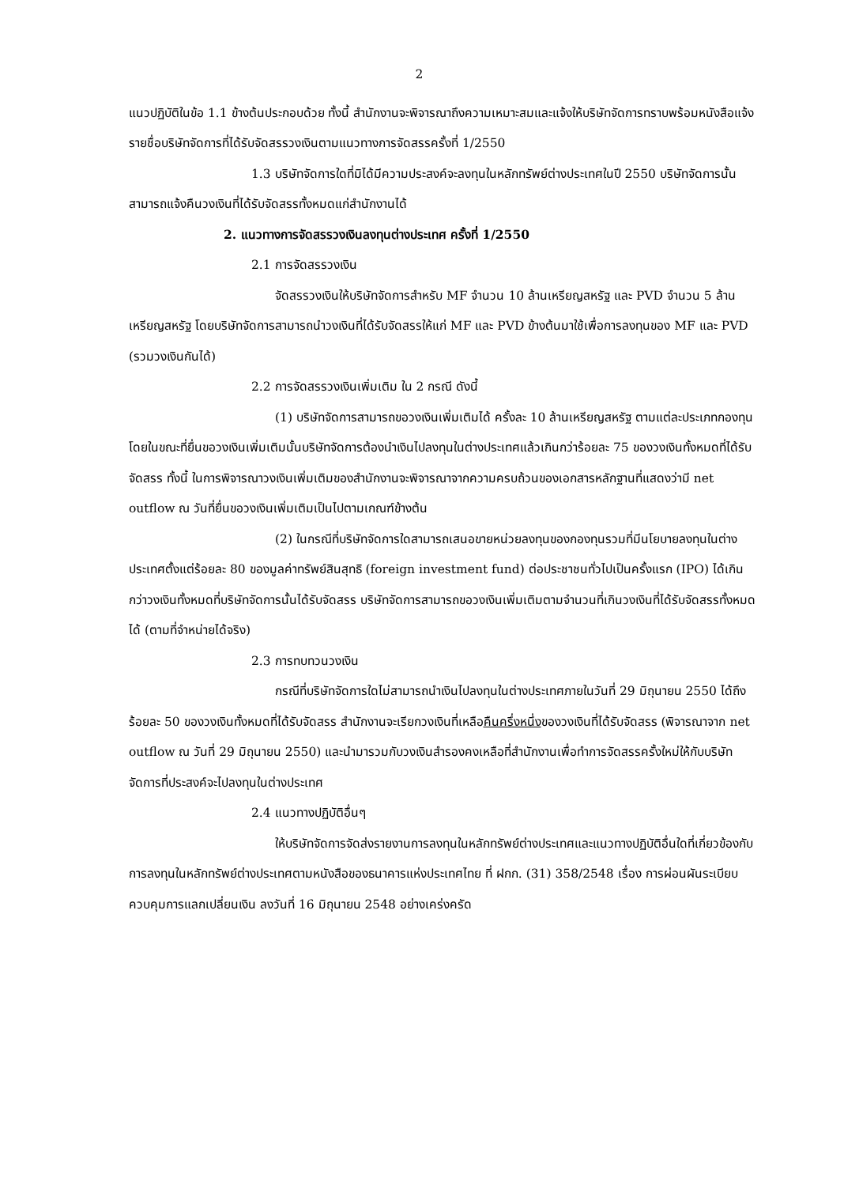2
แนวปฏิบัติในข้อ 1.1 ข้างต้นประกอบด้วย ทั้งนี้ สำนักงานจะพิจารณาถึงความเหมาะสมและแจ้งให้บริษัทจัดการทราบพร้อมหนังสือแจ้งรายชื่อบริษัทจัดการที่ได้รับจัดสรรวงเงินตามแนวทางการจัดสรรครั้งที่ 1/2550
1.3 บริษัทจัดการใดที่มิได้มีความประสงค์จะลงทุนในหลักทรัพย์ต่างประเทศในปี 2550 บริษัทจัดการนั้นสามารถแจ้งคืนวงเงินที่ได้รับจัดสรรทั้งหมดแก่สำนักงานได้
2. แนวทางการจัดสรรวงเงินลงทุนต่างประเทศ ครั้งที่ 1/2550
2.1 การจัดสรรวงเงิน
จัดสรรวงเงินให้บริษัทจัดการสำหรับ MF จำนวน 10 ล้านเหรียญสหรัฐ และ PVD จำนวน 5 ล้านเหรียญสหรัฐ โดยบริษัทจัดการสามารถนำวงเงินที่ได้รับจัดสรรให้แก่ MF และ PVD ข้างต้นมาใช้เพื่อการลงทุนของ MF และ PVD (รวมวงเงินกันได้)
2.2 การจัดสรรวงเงินเพิ่มเติม ใน 2 กรณี ดังนี้
(1) บริษัทจัดการสามารถขอวงเงินเพิ่มเติมได้ ครั้งละ 10 ล้านเหรียญสหรัฐ ตามแต่ละประเภทกองทุน โดยในขณะที่ยื่นขอวงเงินเพิ่มเติมนั้นบริษัทจัดการต้องนำเงินไปลงทุนในต่างประเทศแล้วเกินกว่าร้อยละ 75 ของวงเงินทั้งหมดที่ได้รับจัดสรร ทั้งนี้ ในการพิจารณาวงเงินเพิ่มเติมของสำนักงานจะพิจารณาจากความครบถ้วนของเอกสารหลักฐานที่แสดงว่ามี net outflow ณ วันที่ยื่นขอวงเงินเพิ่มเติมเป็นไปตามเกณฑ์ข้างต้น
(2) ในกรณีที่บริษัทจัดการใดสามารถเสนอขายหน่วยลงทุนของกองทุนรวมที่มีนโยบายลงทุนในต่างประเทศตั้งแต่ร้อยละ 80 ของมูลค่าทรัพย์สินสุทธิ (foreign investment fund) ต่อประชาชนทั่วไปเป็นครั้งแรก (IPO) ได้เกินกว่าวงเงินทั้งหมดที่บริษัทจัดการนั้นได้รับจัดสรร บริษัทจัดการสามารถขอวงเงินเพิ่มเติมตามจำนวนที่เกินวงเงินที่ได้รับจัดสรรทั้งหมดได้ (ตามที่จำหน่ายได้จริง)
2.3 การทบทวนวงเงิน
กรณีที่บริษัทจัดการใดไม่สามารถนำเงินไปลงทุนในต่างประเทศภายในวันที่ 29 มิถุนายน 2550 ได้ถึงร้อยละ 50 ของวงเงินทั้งหมดที่ได้รับจัดสรร สำนักงานจะเรียกวงเงินที่เหลือคืนครึ่งหนึ่งของวงเงินที่ได้รับจัดสรร (พิจารณาจาก net outflow ณ วันที่ 29 มิถุนายน 2550) และนำมารวมกับวงเงินสำรองคงเหลือที่สำนักงานเพื่อทำการจัดสรรครั้งใหม่ให้กับบริษัทจัดการที่ประสงค์จะไปลงทุนในต่างประเทศ
2.4 แนวทางปฏิบัติอื่นๆ
ให้บริษัทจัดการจัดส่งรายงานการลงทุนในหลักทรัพย์ต่างประเทศและแนวทางปฏิบัติอื่นใดที่เกี่ยวข้องกับการลงทุนในหลักทรัพย์ต่างประเทศตามหนังสือของธนาคารแห่งประเทศไทย ที่ ฝกก. (31) 358/2548 เรื่อง การผ่อนผันระเบียบควบคุมการแลกเปลี่ยนเงิน ลงวันที่ 16 มิถุนายน 2548 อย่างเคร่งครัด